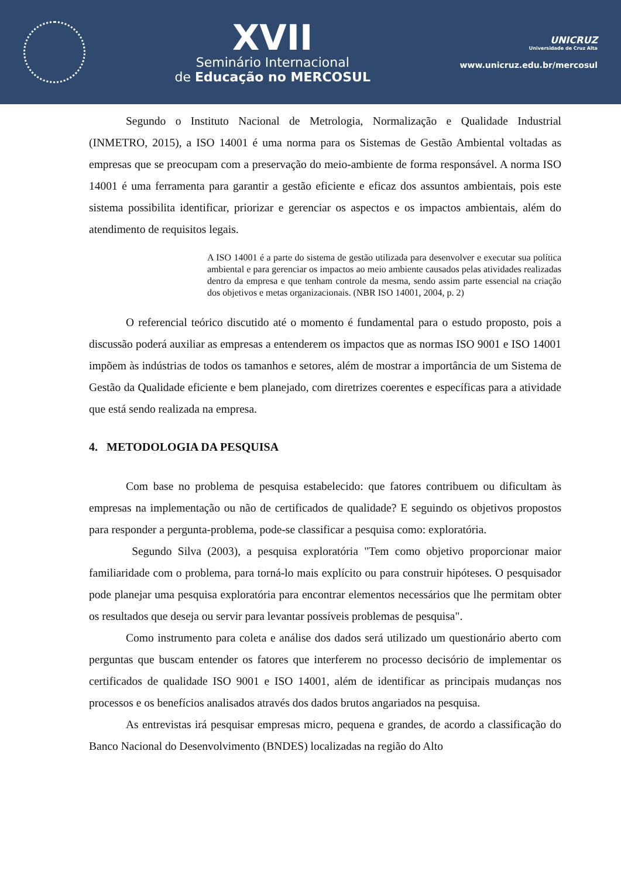XVII
Seminário Internacional
de Educação no MERCOSUL
UNICRUZ
Universidade de Cruz Alta
www.unicruz.edu.br/mercosul
Segundo o Instituto Nacional de Metrologia, Normalização e Qualidade Industrial (INMETRO, 2015), a ISO 14001 é uma norma para os Sistemas de Gestão Ambiental voltadas as empresas que se preocupam com a preservação do meio-ambiente de forma responsável. A norma ISO 14001 é uma ferramenta para garantir a gestão eficiente e eficaz dos assuntos ambientais, pois este sistema possibilita identificar, priorizar e gerenciar os aspectos e os impactos ambientais, além do atendimento de requisitos legais.
A ISO 14001 é a parte do sistema de gestão utilizada para desenvolver e executar sua política ambiental e para gerenciar os impactos ao meio ambiente causados pelas atividades realizadas dentro da empresa e que tenham controle da mesma, sendo assim parte essencial na criação dos objetivos e metas organizacionais. (NBR ISO 14001, 2004, p. 2)
O referencial teórico discutido até o momento é fundamental para o estudo proposto, pois a discussão poderá auxiliar as empresas a entenderem os impactos que as normas ISO 9001 e ISO 14001 impõem às indústrias de todos os tamanhos e setores, além de mostrar a importância de um Sistema de Gestão da Qualidade eficiente e bem planejado, com diretrizes coerentes e específicas para a atividade que está sendo realizada na empresa.
4. METODOLOGIA DA PESQUISA
Com base no problema de pesquisa estabelecido: que fatores contribuem ou dificultam às empresas na implementação ou não de certificados de qualidade? E seguindo os objetivos propostos para responder a pergunta-problema, pode-se classificar a pesquisa como: exploratória.
Segundo Silva (2003), a pesquisa exploratória "Tem como objetivo proporcionar maior familiaridade com o problema, para torná-lo mais explícito ou para construir hipóteses. O pesquisador pode planejar uma pesquisa exploratória para encontrar elementos necessários que lhe permitam obter os resultados que deseja ou servir para levantar possíveis problemas de pesquisa".
Como instrumento para coleta e análise dos dados será utilizado um questionário aberto com perguntas que buscam entender os fatores que interferem no processo decisório de implementar os certificados de qualidade ISO 9001 e ISO 14001, além de identificar as principais mudanças nos processos e os benefícios analisados através dos dados brutos angariados na pesquisa.
As entrevistas irá pesquisar empresas micro, pequena e grandes, de acordo a classificação do Banco Nacional do Desenvolvimento (BNDES) localizadas na região do Alto